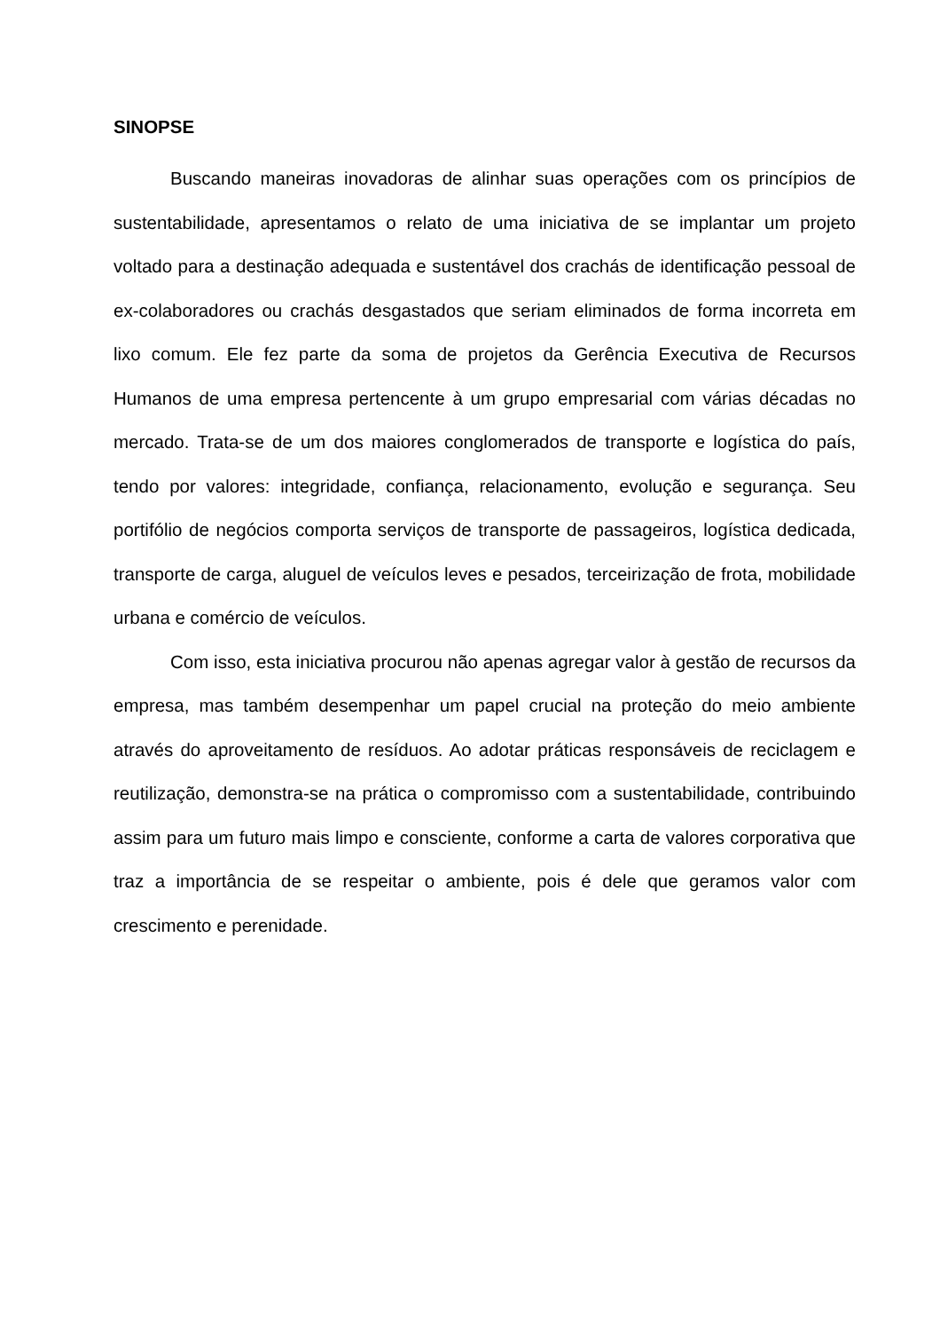SINOPSE
Buscando maneiras inovadoras de alinhar suas operações com os princípios de sustentabilidade, apresentamos o relato de uma iniciativa de se implantar um projeto voltado para a destinação adequada e sustentável dos crachás de identificação pessoal de ex-colaboradores ou crachás desgastados que seriam eliminados de forma incorreta em lixo comum. Ele fez parte da soma de projetos da Gerência Executiva de Recursos Humanos de uma empresa pertencente à um grupo empresarial com várias décadas no mercado. Trata-se de um dos maiores conglomerados de transporte e logística do país, tendo por valores: integridade, confiança, relacionamento, evolução e segurança. Seu portifólio de negócios comporta serviços de transporte de passageiros, logística dedicada, transporte de carga, aluguel de veículos leves e pesados, terceirização de frota, mobilidade urbana e comércio de veículos.
Com isso, esta iniciativa procurou não apenas agregar valor à gestão de recursos da empresa, mas também desempenhar um papel crucial na proteção do meio ambiente através do aproveitamento de resíduos. Ao adotar práticas responsáveis de reciclagem e reutilização, demonstra-se na prática o compromisso com a sustentabilidade, contribuindo assim para um futuro mais limpo e consciente, conforme a carta de valores corporativa que traz a importância de se respeitar o ambiente, pois é dele que geramos valor com crescimento e perenidade.